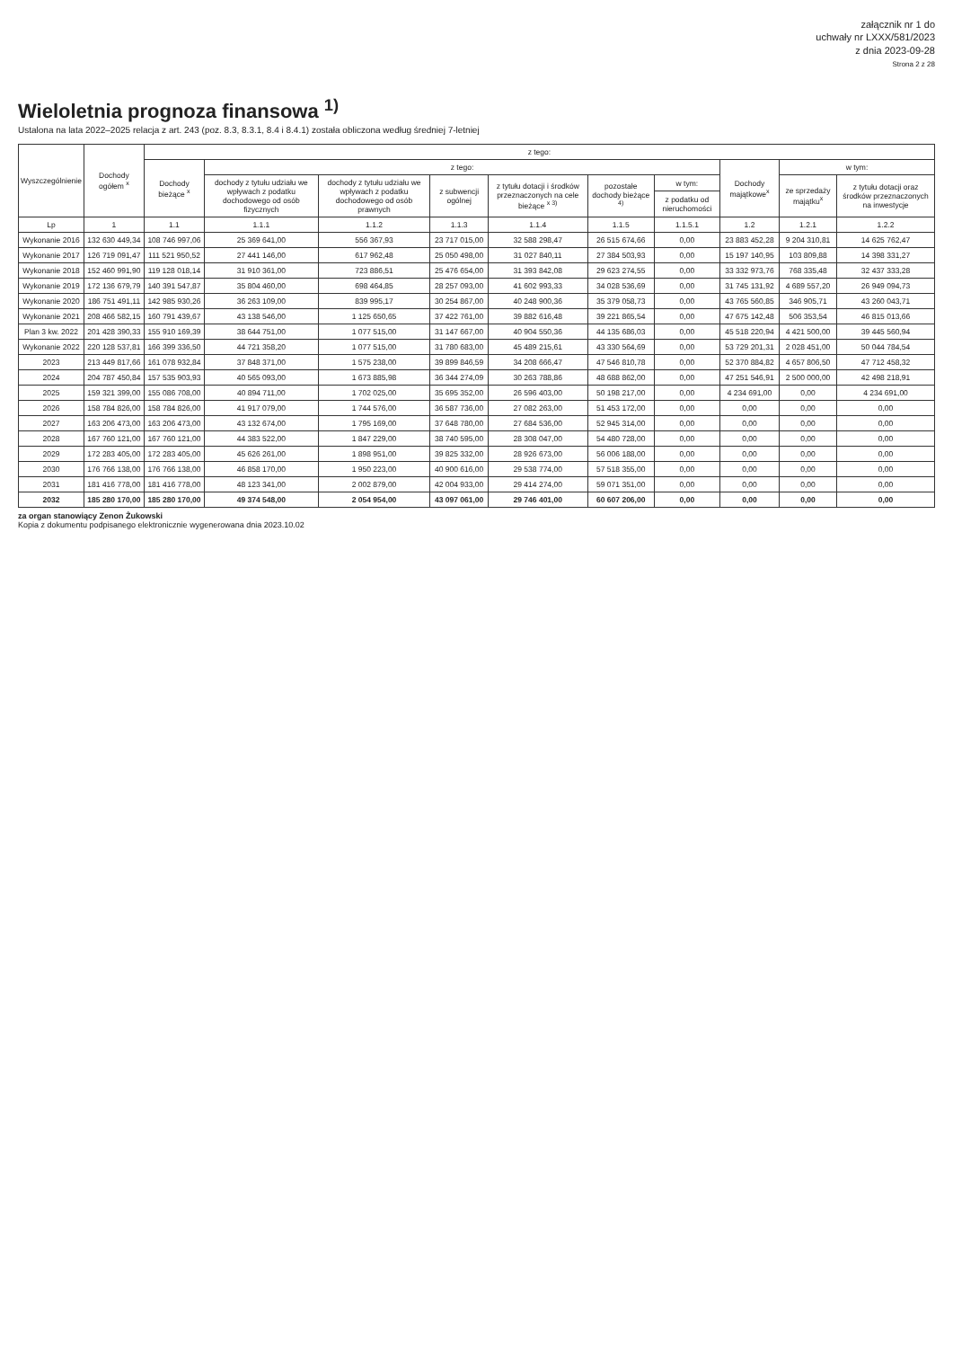załącznik nr 1 do
uchwały nr LXXX/581/2023
z dnia 2023-09-28
Strona 2 z 28
Wieloletnia prognoza finansowa <sup>1)</sup>
Ustalona na lata 2022–2025 relacja z art. 243 (poz. 8.3, 8.3.1, 8.4 i 8.4.1) została obliczona według średniej 7-letniej
| Wyszczególnienie | Dochody ogółem <sup>x</sup> | z tego: | | | | | | | | | |
| --- | --- | --- | --- | --- | --- | --- | --- | --- | --- | --- | --- |
| | | Dochody bieżące <sup>x</sup> | z tego: | | | | | | Dochody majątkowe<sup>x</sup> | w tym: | |
| | | | dochody z tytułu udziału we wpływach z podatku dochodowego od osób fizycznych | dochody z tytułu udziału we wpływach z podatku dochodowego od osób prawnych | z subwencji ogólnej | z tytułu dotacji i środków przeznaczonych na cele bieżące <sup>x 3)</sup> | pozostałe dochody bieżące <sup>4)</sup> | w tym: | | ze sprzedaży majątku<sup>x</sup> | z tytułu dotacji oraz środków przeznaczonych na inwestycje |
| | | | | | | | | z podatku od nieruchomości | | | |
| Lp | 1 | 1.1 | 1.1.1 | 1.1.2 | 1.1.3 | 1.1.4 | 1.1.5 | 1.1.5.1 | 1.2 | 1.2.1 | 1.2.2 |
| Wykonanie 2016 | 132 630 449,34 | 108 746 997,06 | 25 369 641,00 | 556 367,93 | 23 717 015,00 | 32 588 298,47 | 26 515 674,66 | 0,00 | 23 883 452,28 | 9 204 310,81 | 14 625 762,47 |
| Wykonanie 2017 | 126 719 091,47 | 111 521 950,52 | 27 441 146,00 | 617 962,48 | 25 050 498,00 | 31 027 840,11 | 27 384 503,93 | 0,00 | 15 197 140,95 | 103 809,88 | 14 398 331,27 |
| Wykonanie 2018 | 152 460 991,90 | 119 128 018,14 | 31 910 361,00 | 723 886,51 | 25 476 654,00 | 31 393 842,08 | 29 623 274,55 | 0,00 | 33 332 973,76 | 768 335,48 | 32 437 333,28 |
| Wykonanie 2019 | 172 136 679,79 | 140 391 547,87 | 35 804 460,00 | 698 464,85 | 28 257 093,00 | 41 602 993,33 | 34 028 536,69 | 0,00 | 31 745 131,92 | 4 689 557,20 | 26 949 094,73 |
| Wykonanie 2020 | 186 751 491,11 | 142 985 930,26 | 36 263 109,00 | 839 995,17 | 30 254 867,00 | 40 248 900,36 | 35 379 058,73 | 0,00 | 43 765 560,85 | 346 905,71 | 43 260 043,71 |
| Wykonanie 2021 | 208 466 582,15 | 160 791 439,67 | 43 138 546,00 | 1 125 650,65 | 37 422 761,00 | 39 882 616,48 | 39 221 865,54 | 0,00 | 47 675 142,48 | 506 353,54 | 46 815 013,66 |
| Plan 3 kw. 2022 | 201 428 390,33 | 155 910 169,39 | 38 644 751,00 | 1 077 515,00 | 31 147 667,00 | 40 904 550,36 | 44 135 686,03 | 0,00 | 45 518 220,94 | 4 421 500,00 | 39 445 560,94 |
| Wykonanie 2022 | 220 128 537,81 | 166 399 336,50 | 44 721 358,20 | 1 077 515,00 | 31 780 683,00 | 45 489 215,61 | 43 330 564,69 | 0,00 | 53 729 201,31 | 2 028 451,00 | 50 044 784,54 |
| 2023 | 213 449 817,66 | 161 078 932,84 | 37 848 371,00 | 1 575 238,00 | 39 899 846,59 | 34 208 666,47 | 47 546 810,78 | 0,00 | 52 370 884,82 | 4 657 806,50 | 47 712 458,32 |
| 2024 | 204 787 450,84 | 157 535 903,93 | 40 565 093,00 | 1 673 885,98 | 36 344 274,09 | 30 263 788,86 | 48 688 862,00 | 0,00 | 47 251 546,91 | 2 500 000,00 | 42 498 218,91 |
| 2025 | 159 321 399,00 | 155 086 708,00 | 40 894 711,00 | 1 702 025,00 | 35 695 352,00 | 26 596 403,00 | 50 198 217,00 | 0,00 | 4 234 691,00 | 0,00 | 4 234 691,00 |
| 2026 | 158 784 826,00 | 158 784 826,00 | 41 917 079,00 | 1 744 576,00 | 36 587 736,00 | 27 082 263,00 | 51 453 172,00 | 0,00 | 0,00 | 0,00 | 0,00 |
| 2027 | 163 206 473,00 | 163 206 473,00 | 43 132 674,00 | 1 795 169,00 | 37 648 780,00 | 27 684 536,00 | 52 945 314,00 | 0,00 | 0,00 | 0,00 | 0,00 |
| 2028 | 167 760 121,00 | 167 760 121,00 | 44 383 522,00 | 1 847 229,00 | 38 740 595,00 | 28 308 047,00 | 54 480 728,00 | 0,00 | 0,00 | 0,00 | 0,00 |
| 2029 | 172 283 405,00 | 172 283 405,00 | 45 626 261,00 | 1 898 951,00 | 39 825 332,00 | 28 926 673,00 | 56 006 188,00 | 0,00 | 0,00 | 0,00 | 0,00 |
| 2030 | 176 766 138,00 | 176 766 138,00 | 46 858 170,00 | 1 950 223,00 | 40 900 616,00 | 29 538 774,00 | 57 518 355,00 | 0,00 | 0,00 | 0,00 | 0,00 |
| 2031 | 181 416 778,00 | 181 416 778,00 | 48 123 341,00 | 2 002 879,00 | 42 004 933,00 | 29 414 274,00 | 59 071 351,00 | 0,00 | 0,00 | 0,00 | 0,00 |
| 2032 | 185 280 170,00 | 185 280 170,00 | 49 374 548,00 | 2 054 954,00 | 43 097 061,00 | 29 746 401,00 | 60 607 206,00 | 0,00 | 0,00 | 0,00 | 0,00 |
za organ stanowiący Zenon Żukowski
Kopia z dokumentu podpisanego elektronicznie wygenerowana dnia 2023.10.02